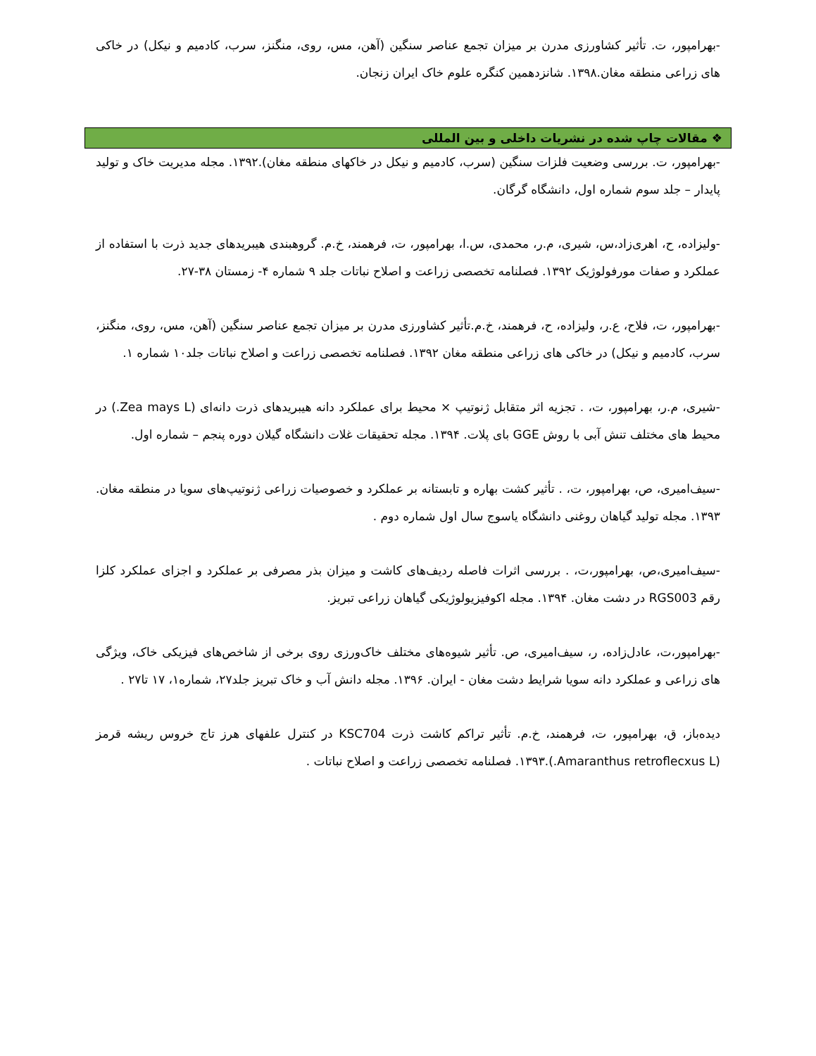-بهرامپور، ت. تأثیر کشاورزی مدرن بر میزان تجمع عناصر سنگین (آهن، مس، روی، منگنز، سرب، کادمیم و نیکل) در خاکی های زراعی منطقه مغان.۱۳۹۸. شانزدهمین کنگره علوم خاک ایران زنجان.
❖ مقالات چاپ شده در نشریات داخلی و بین المللی
-بهرامپور، ت. بررسی وضعیت فلزات سنگین (سرب، کادمیم و نیکل در خاکهای منطقه مغان).۱۳۹۲. مجله مدیریت خاک و تولید پایدار – جلد سوم شماره اول، دانشگاه گرگان.
-ولیزاده، ح، اهری‌زاد،س، شیری، م.ر، محمدی، س.ا، بهرامپور، ت، فرهمند، خ.م. گروهبندی هیبریدهای جدید ذرت با استفاده از عملکرد و صفات مورفولوژیک ۱۳۹۲. فصلنامه تخصصی زراعت و اصلاح نباتات جلد ۹ شماره ۴- زمستان ۳۸-۲۷.
-بهرامپور، ت، فلاح، ع.ر، ولیزاده، ح، فرهمند، خ.م.تأثیر کشاورزی مدرن بر میزان تجمع عناصر سنگین (آهن، مس، روی، منگنز، سرب، کادمیم و نیکل) در خاکی های زراعی منطقه مغان ۱۳۹۲. فصلنامه تخصصی زراعت و اصلاح نباتات جلد۱۰ شماره ۱.
-شیری، م.ر، بهرامپور، ت، . تجزیه اثر متقابل ژنوتیپ × محیط برای عملکرد دانه هیبریدهای ذرت دانه‌ای (Zea mays L.) در محیط های مختلف تنش آبی با روش GGE بای پلات. ۱۳۹۴. مجله تحقیقات غلات دانشگاه گیلان دوره پنجم – شماره اول.
-سیف‌امیری، ص، بهرامپور، ت، . تأثیر کشت بهاره و تابستانه بر عملکرد و خصوصیات زراعی ژنوتیپ‌های سویا در منطقه مغان. ۱۳۹۳. مجله تولید گیاهان روغنی دانشگاه یاسوج سال اول شماره دوم .
-سیف‌امیری،ص، بهرامپور،ت، . بررسی اثرات فاصله ردیف‌های کاشت و میزان بذر مصرفی بر عملکرد و اجزای عملکرد کلزا رقم RGS003 در دشت مغان. ۱۳۹۴. مجله اکوفیزیولوژیکی گیاهان زراعی تبریز.
-بهرامپور،ت، عادل‌زاده، ر، سیف‌امیری، ص. تأثیر شیوه‌های مختلف خاک‌ورزی روی برخی از شاخص‌های فیزیکی خاک، ویژگی های زراعی و عملکرد دانه سویا شرایط دشت مغان - ایران. ۱۳۹۶. مجله دانش آب و خاک تبریز جلد۲۷، شماره۱، ۱۷ تا۲۷ .
دیده‌باز، ق، بهرامپور، ت، فرهمند، خ.م. تأثیر تراکم کاشت ذرت KSC704 در کنترل علفهای هرز تاج خروس ریشه قرمز (Amaranthus retroflecxus L.).۱۳۹۳. فصلنامه تخصصی زراعت و اصلاح نباتات .